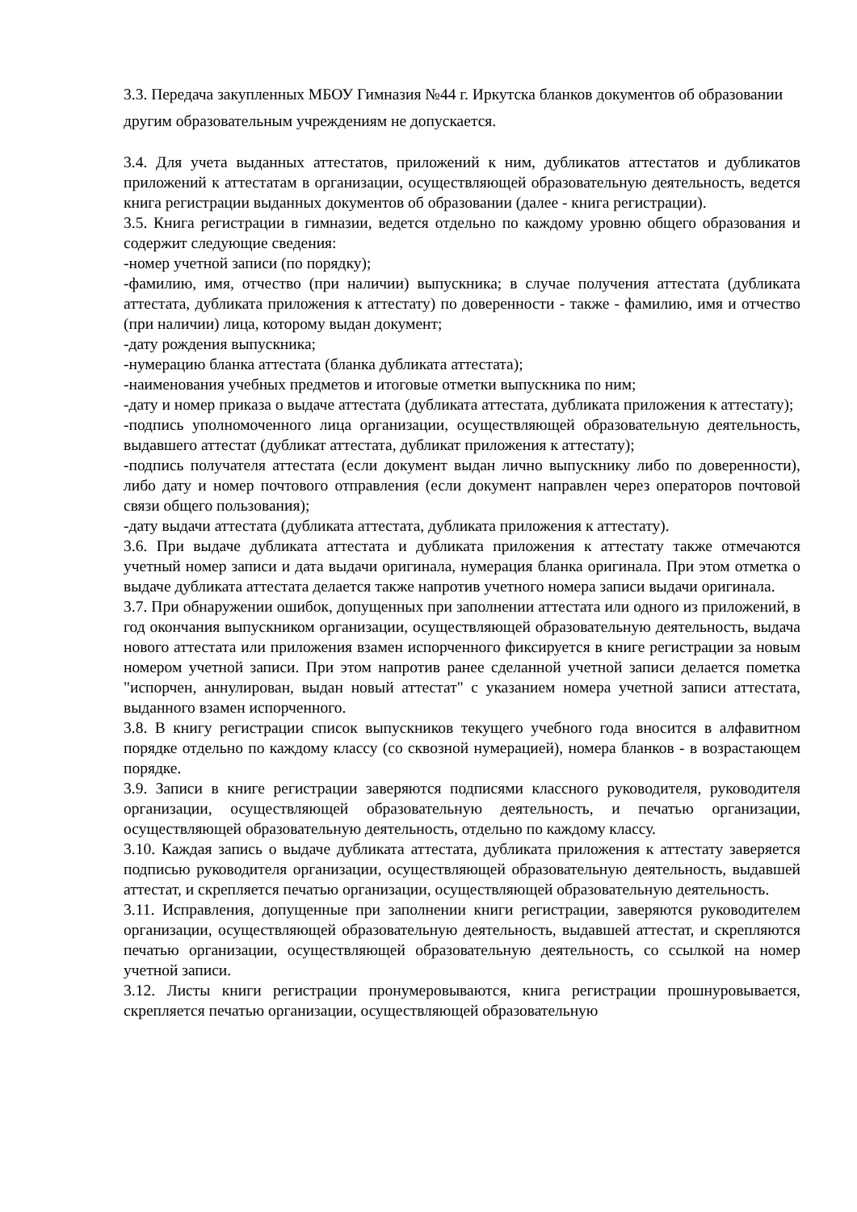3.3. Передача закупленных МБОУ Гимназия №44 г. Иркутска бланков документов об образовании другим образовательным учреждениям не допускается.
3.4. Для учета выданных аттестатов, приложений к ним, дубликатов аттестатов и дубликатов приложений к аттестатам в организации, осуществляющей образовательную деятельность, ведется книга регистрации выданных документов об образовании (далее - книга регистрации).
3.5. Книга регистрации в гимназии, ведется отдельно по каждому уровню общего образования и содержит следующие сведения:
-номер учетной записи (по порядку);
-фамилию, имя, отчество (при наличии) выпускника; в случае получения аттестата (дубликата аттестата, дубликата приложения к аттестату) по доверенности - также - фамилию, имя и отчество (при наличии) лица, которому выдан документ;
-дату рождения выпускника;
-нумерацию бланка аттестата (бланка дубликата аттестата);
-наименования учебных предметов и итоговые отметки выпускника по ним;
-дату и номер приказа о выдаче аттестата (дубликата аттестата, дубликата приложения к аттестату);
-подпись уполномоченного лица организации, осуществляющей образовательную деятельность, выдавшего аттестат (дубликат аттестата, дубликат приложения к аттестату);
-подпись получателя аттестата (если документ выдан лично выпускнику либо по доверенности), либо дату и номер почтового отправления (если документ направлен через операторов почтовой связи общего пользования);
-дату выдачи аттестата (дубликата аттестата, дубликата приложения к аттестату).
3.6. При выдаче дубликата аттестата и дубликата приложения к аттестату также отмечаются учетный номер записи и дата выдачи оригинала, нумерация бланка оригинала. При этом отметка о выдаче дубликата аттестата делается также напротив учетного номера записи выдачи оригинала.
3.7. При обнаружении ошибок, допущенных при заполнении аттестата или одного из приложений, в год окончания выпускником организации, осуществляющей образовательную деятельность, выдача нового аттестата или приложения взамен испорченного фиксируется в книге регистрации за новым номером учетной записи. При этом напротив ранее сделанной учетной записи делается пометка "испорчен, аннулирован, выдан новый аттестат" с указанием номера учетной записи аттестата, выданного взамен испорченного.
3.8. В книгу регистрации список выпускников текущего учебного года вносится в алфавитном порядке отдельно по каждому классу (со сквозной нумерацией), номера бланков - в возрастающем порядке.
3.9. Записи в книге регистрации заверяются подписями классного руководителя, руководителя организации, осуществляющей образовательную деятельность, и печатью организации, осуществляющей образовательную деятельность, отдельно по каждому классу.
3.10. Каждая запись о выдаче дубликата аттестата, дубликата приложения к аттестату заверяется подписью руководителя организации, осуществляющей образовательную деятельность, выдавшей аттестат, и скрепляется печатью организации, осуществляющей образовательную деятельность.
3.11. Исправления, допущенные при заполнении книги регистрации, заверяются руководителем организации, осуществляющей образовательную деятельность, выдавшей аттестат, и скрепляются печатью организации, осуществляющей образовательную деятельность, со ссылкой на номер учетной записи.
3.12. Листы книги регистрации пронумеровываются, книга регистрации прошнуровывается, скрепляется печатью организации, осуществляющей образовательную